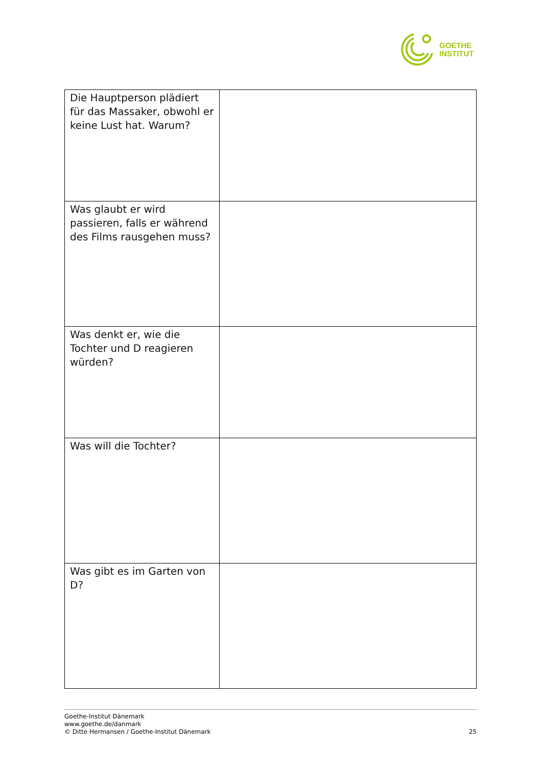GOETHE
INSTITUT
| Die Hauptperson plädiert für das Massaker, obwohl er keine Lust hat. Warum? | |
| Was glaubt er wird passieren, falls er während des Films rausgehen muss? | |
| Was denkt er, wie die Tochter und D reagieren würden? | |
| Was will die Tochter? | |
| Was gibt es im Garten von D? | |
Goethe-Institut Dänemark
www.goethe.de/danmark
© Ditte Hermansen / Goethe-Institut Dänemark
25